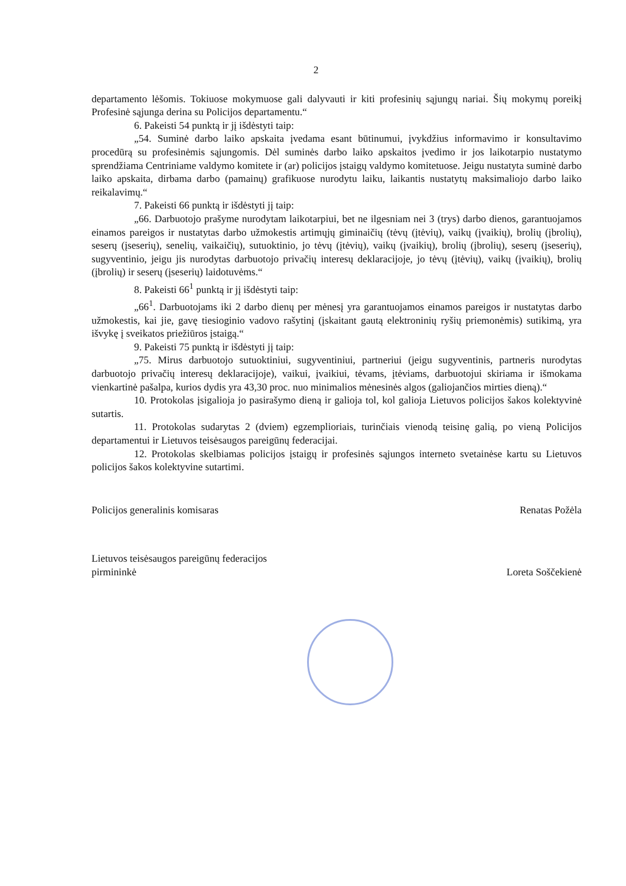2
departamento lėšomis. Tokiuose mokymuose gali dalyvauti ir kiti profesinių sąjungų nariai. Šių mokymų poreikį Profesinė sąjunga derina su Policijos departamentu.“
6. Pakeisti 54 punktą ir jį išdėstyti taip:
„54. Suminė darbo laiko apskaita įvedama esant būtinumui, įvykdžius informavimo ir konsultavimo procedūrą su profesinėmis sąjungomis. Dėl suminės darbo laiko apskaitos įvedimo ir jos laikotarpio nustatymo sprendžiama Centriniame valdymo komitete ir (ar) policijos įstaigų valdymo komitetuose. Jeigu nustatyta suminė darbo laiko apskaita, dirbama darbo (pamainų) grafikuose nurodytu laiku, laikantis nustatytų maksimaliojo darbo laiko reikalavimų.“
7. Pakeisti 66 punktą ir išdėstyti jį taip:
„66. Darbuotojo prašyme nurodytam laikotarpiui, bet ne ilgesniam nei 3 (trys) darbo dienos, garantuojamos einamos pareigos ir nustatytas darbo užmokestis artimųjų giminaičių (tėvų (įtėvių), vaikų (įvaikių), brolių (įbrolių), seserų (įseserių), senelių, vaikaičių), sutuoktinio, jo tėvų (įtėvių), vaikų (įvaikių), brolių (įbrolių), seserų (įseserių), sugyventinio, jeigu jis nurodytas darbuotojo privačių interesų deklaracijoje, jo tėvų (įtėvių), vaikų (įvaikių), brolių (įbrolių) ir seserų (įseserių) laidotuvėms.“
8. Pakeisti 66<sup>1</sup> punktą ir jį išdėstyti taip:
„66<sup>1</sup>. Darbuotojams iki 2 darbo dienų per mėnesį yra garantuojamos einamos pareigos ir nustatytas darbo užmokestis, kai jie, gavę tiesioginio vadovo rašytinį (įskaitant gautą elektroninių ryšių priemonėmis) sutikimą, yra išvykę į sveikatos priežiūros įstaigą.“
9. Pakeisti 75 punktą ir išdėstyti jį taip:
„75. Mirus darbuotojo sutuoktiniui, sugyventiniui, partneriui (jeigu sugyventinis, partneris nurodytas darbuotojo privačių interesų deklaracijoje), vaikui, įvaikiui, tėvams, įtėviams, darbuotojui skiriama ir išmokama vienkartinė pašalpa, kurios dydis yra 43,30 proc. nuo minimalios mėnesinės algos (galiojančios mirties dieną).“
10. Protokolas įsigalioja jo pasirašymo dieną ir galioja tol, kol galioja Lietuvos policijos šakos kolektyvinė sutartis.
11. Protokolas sudarytas 2 (dviem) egzemplioriais, turinčiais vienodą teisinę galią, po vieną Policijos departamentui ir Lietuvos teisėsaugos pareigūnų federacijai.
12. Protokolas skelbiamas policijos įstaigų ir profesinės sąjungos interneto svetainėse kartu su Lietuvos policijos šakos kolektyvine sutartimi.
Policijos generalinis komisaras Renatas Požėla
Lietuvos teisėsaugos pareigūnų federacijos
pirmininkė Loreta Soščekienė